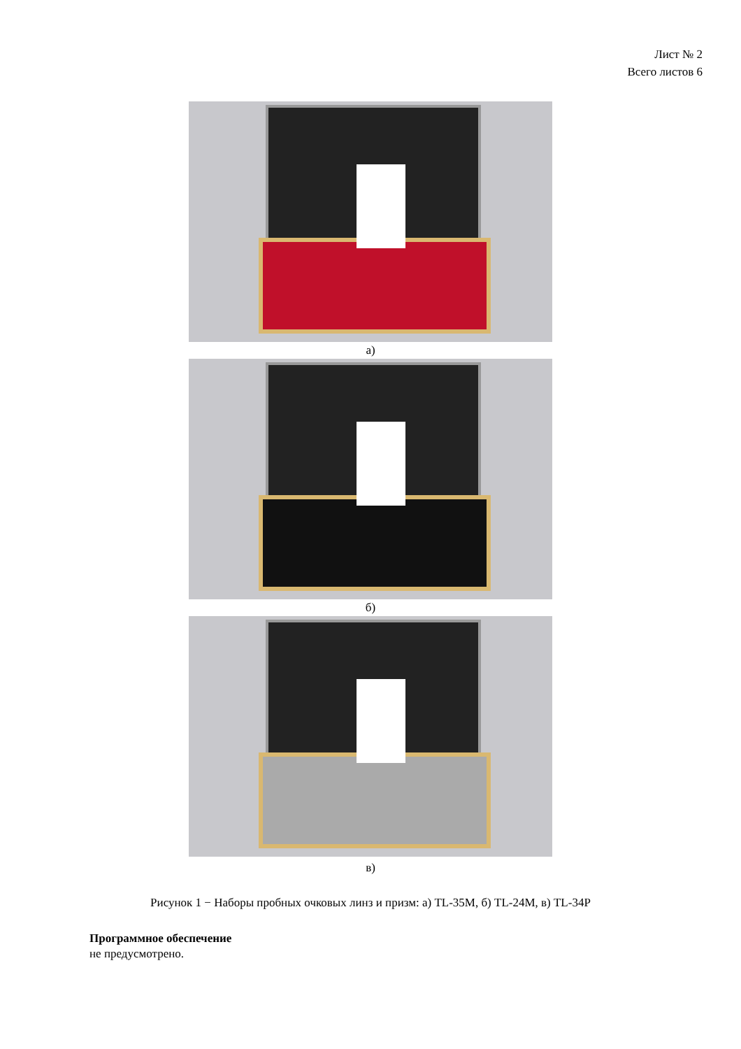Лист № 2
Всего листов 6
а)
б)
в)
Рисунок 1 − Наборы пробных очковых линз и призм: а) TL-35M, б) TL-24M, в) TL-34P
Программное обеспечение
не предусмотрено.